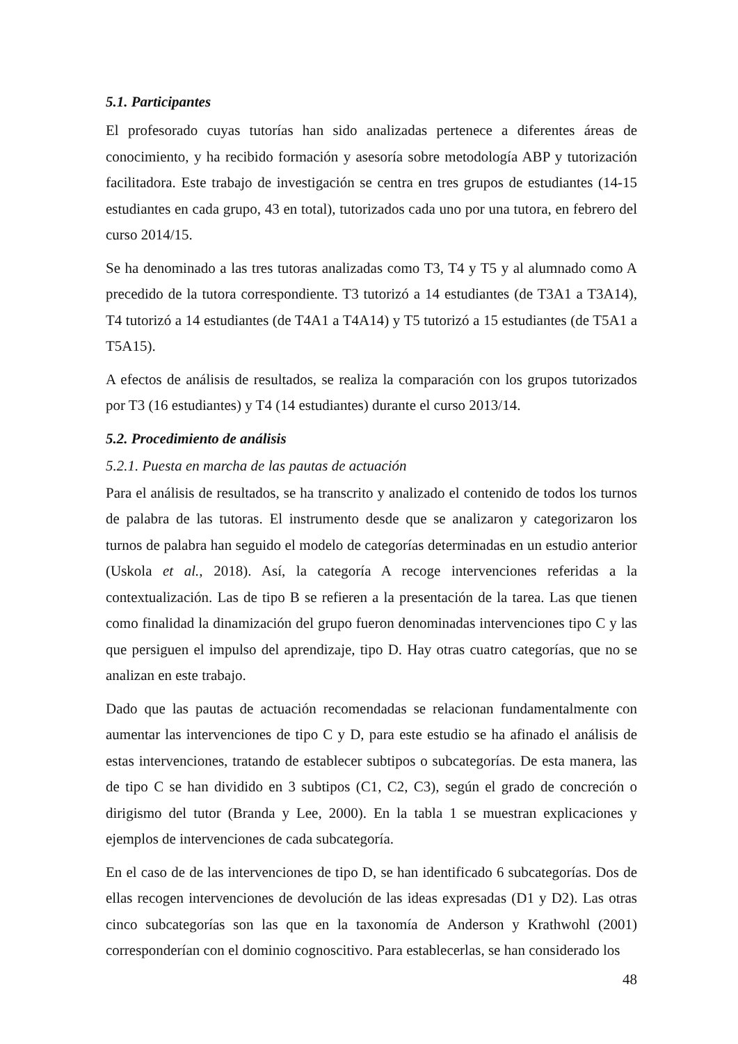5.1. Participantes
El profesorado cuyas tutorías han sido analizadas pertenece a diferentes áreas de conocimiento, y ha recibido formación y asesoría sobre metodología ABP y tutorización facilitadora. Este trabajo de investigación se centra en tres grupos de estudiantes (14-15 estudiantes en cada grupo, 43 en total), tutorizados cada uno por una tutora, en febrero del curso 2014/15.
Se ha denominado a las tres tutoras analizadas como T3, T4 y T5 y al alumnado como A precedido de la tutora correspondiente. T3 tutorizó a 14 estudiantes (de T3A1 a T3A14), T4 tutorizó a 14 estudiantes (de T4A1 a T4A14) y T5 tutorizó a 15 estudiantes (de T5A1 a T5A15).
A efectos de análisis de resultados, se realiza la comparación con los grupos tutorizados por T3 (16 estudiantes) y T4 (14 estudiantes) durante el curso 2013/14.
5.2. Procedimiento de análisis
5.2.1. Puesta en marcha de las pautas de actuación
Para el análisis de resultados, se ha transcrito y analizado el contenido de todos los turnos de palabra de las tutoras. El instrumento desde que se analizaron y categorizaron los turnos de palabra han seguido el modelo de categorías determinadas en un estudio anterior (Uskola et al., 2018). Así, la categoría A recoge intervenciones referidas a la contextualización. Las de tipo B se refieren a la presentación de la tarea. Las que tienen como finalidad la dinamización del grupo fueron denominadas intervenciones tipo C y las que persiguen el impulso del aprendizaje, tipo D. Hay otras cuatro categorías, que no se analizan en este trabajo.
Dado que las pautas de actuación recomendadas se relacionan fundamentalmente con aumentar las intervenciones de tipo C y D, para este estudio se ha afinado el análisis de estas intervenciones, tratando de establecer subtipos o subcategorías. De esta manera, las de tipo C se han dividido en 3 subtipos (C1, C2, C3), según el grado de concreción o dirigismo del tutor (Branda y Lee, 2000). En la tabla 1 se muestran explicaciones y ejemplos de intervenciones de cada subcategoría.
En el caso de de las intervenciones de tipo D, se han identificado 6 subcategorías. Dos de ellas recogen intervenciones de devolución de las ideas expresadas (D1 y D2). Las otras cinco subcategorías son las que en la taxonomía de Anderson y Krathwohl (2001) corresponderían con el dominio cognoscitivo. Para establecerlas, se han considerado los
48